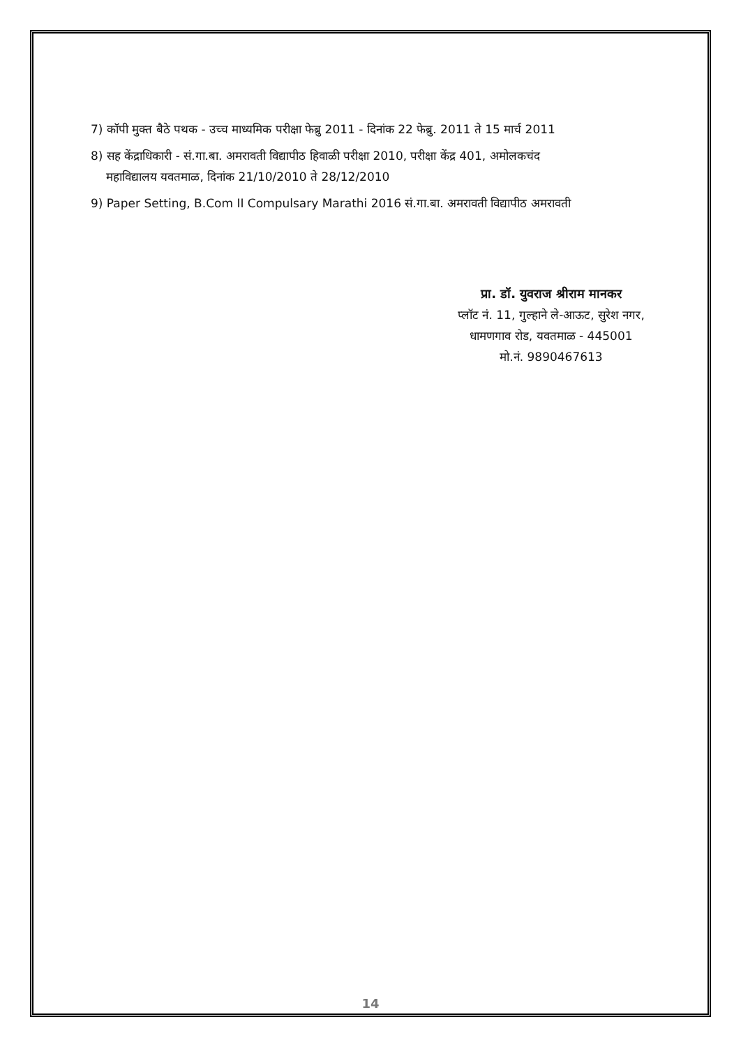7) कॉपी मुक्त बैठे पथक - उच्च माध्यमिक परीक्षा फेब्रु 2011 - दिनांक 22 फेब्रु. 2011 ते 15 मार्च 2011
8) सह केंद्राधिकारी - सं.गा.बा. अमरावती विद्यापीठ हिवाळी परीक्षा 2010, परीक्षा केंद्र 401, अमोलकचंद
महाविद्यालय यवतमाळ, दिनांक 21/10/2010 ते 28/12/2010
9) Paper Setting, B.Com II Compulsary Marathi 2016 सं.गा.बा. अमरावती विद्यापीठ अमरावती
प्रा. डॉ. युवराज श्रीराम मानकर
प्लॉट नं. 11, गुल्हाने ले-आऊट, सुरेश नगर,
धामणगाव रोड, यवतमाळ - 445001
मो.नं. 9890467613
14